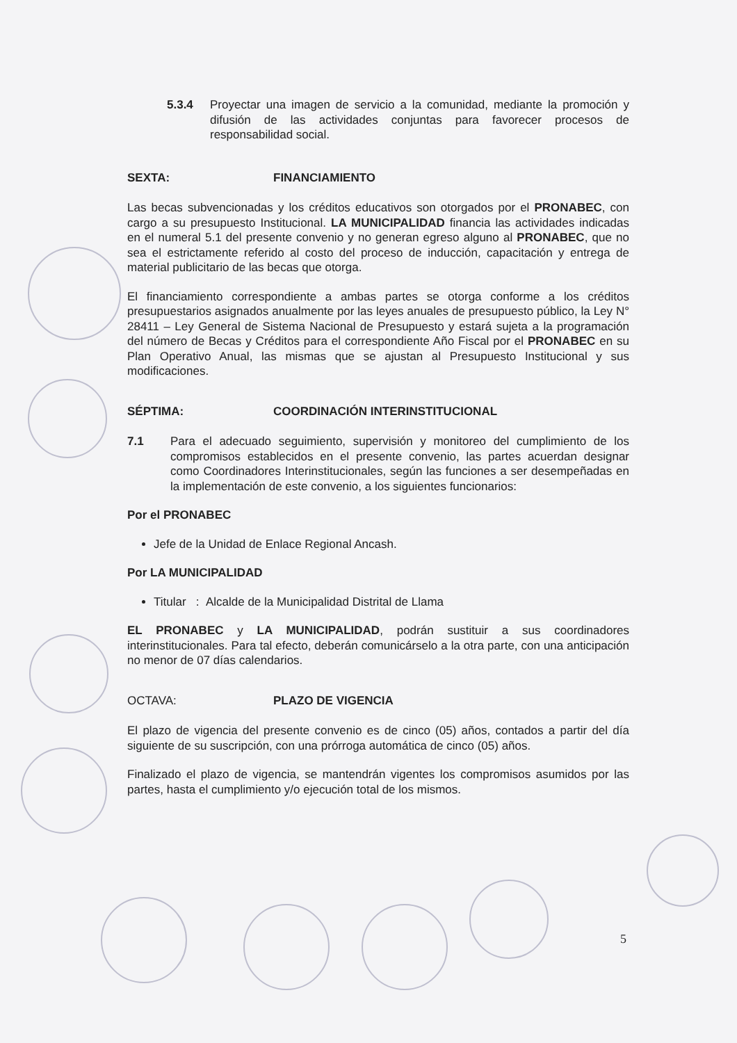5.3.4 Proyectar una imagen de servicio a la comunidad, mediante la promoción y difusión de las actividades conjuntas para favorecer procesos de responsabilidad social.
SEXTA: FINANCIAMIENTO
Las becas subvencionadas y los créditos educativos son otorgados por el PRONABEC, con cargo a su presupuesto Institucional. LA MUNICIPALIDAD financia las actividades indicadas en el numeral 5.1 del presente convenio y no generan egreso alguno al PRONABEC, que no sea el estrictamente referido al costo del proceso de inducción, capacitación y entrega de material publicitario de las becas que otorga.
El financiamiento correspondiente a ambas partes se otorga conforme a los créditos presupuestarios asignados anualmente por las leyes anuales de presupuesto público, la Ley N° 28411 – Ley General de Sistema Nacional de Presupuesto y estará sujeta a la programación del número de Becas y Créditos para el correspondiente Año Fiscal por el PRONABEC en su Plan Operativo Anual, las mismas que se ajustan al Presupuesto Institucional y sus modificaciones.
SÉPTIMA: COORDINACIÓN INTERINSTITUCIONAL
7.1 Para el adecuado seguimiento, supervisión y monitoreo del cumplimiento de los compromisos establecidos en el presente convenio, las partes acuerdan designar como Coordinadores Interinstitucionales, según las funciones a ser desempeñadas en la implementación de este convenio, a los siguientes funcionarios:
Por el PRONABEC
Jefe de la Unidad de Enlace Regional Ancash.
Por LA MUNICIPALIDAD
Titular : Alcalde de la Municipalidad Distrital de Llama
EL PRONABEC y LA MUNICIPALIDAD, podrán sustituir a sus coordinadores interinstitucionales. Para tal efecto, deberán comunicárselo a la otra parte, con una anticipación no menor de 07 días calendarios.
OCTAVA: PLAZO DE VIGENCIA
El plazo de vigencia del presente convenio es de cinco (05) años, contados a partir del día siguiente de su suscripción, con una prórroga automática de cinco (05) años.
Finalizado el plazo de vigencia, se mantendrán vigentes los compromisos asumidos por las partes, hasta el cumplimiento y/o ejecución total de los mismos.
5